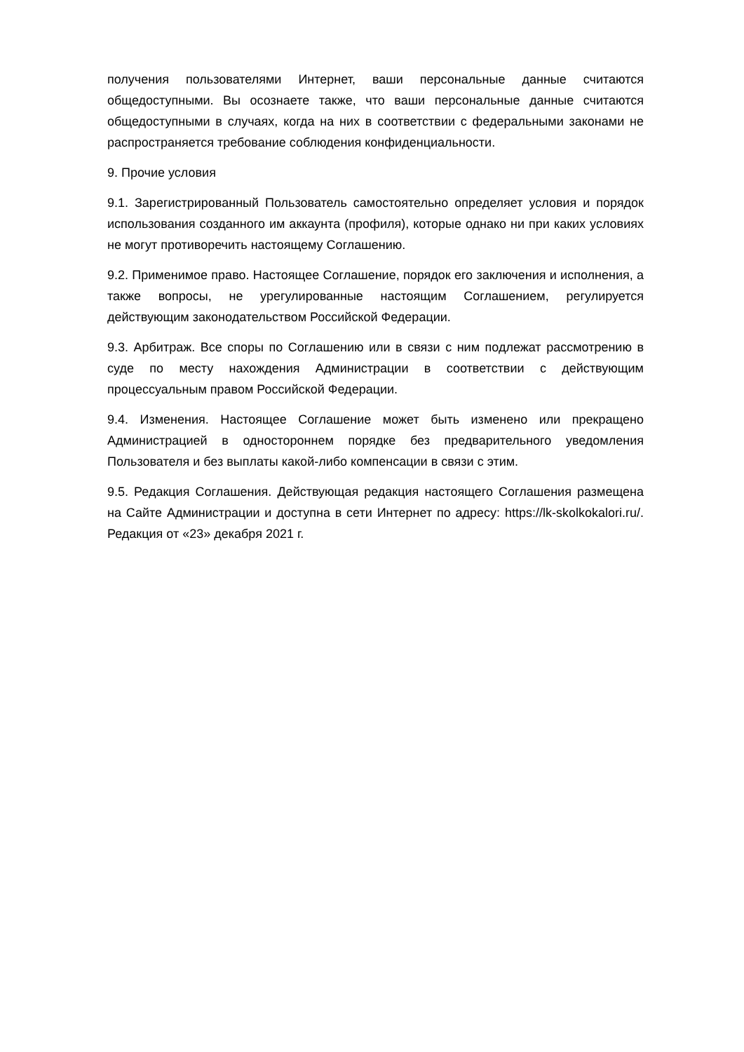получения пользователями Интернет, ваши персональные данные считаются общедоступными. Вы осознаете также, что ваши персональные данные считаются общедоступными в случаях, когда на них в соответствии с федеральными законами не распространяется требование соблюдения конфиденциальности.
9. Прочие условия
9.1. Зарегистрированный Пользователь самостоятельно определяет условия и порядок использования созданного им аккаунта (профиля), которые однако ни при каких условиях не могут противоречить настоящему Соглашению.
9.2. Применимое право. Настоящее Соглашение, порядок его заключения и исполнения, а также вопросы, не урегулированные настоящим Соглашением, регулируется действующим законодательством Российской Федерации.
9.3. Арбитраж. Все споры по Соглашению или в связи с ним подлежат рассмотрению в суде по месту нахождения Администрации в соответствии с действующим процессуальным правом Российской Федерации.
9.4. Изменения. Настоящее Соглашение может быть изменено или прекращено Администрацией в одностороннем порядке без предварительного уведомления Пользователя и без выплаты какой-либо компенсации в связи с этим.
9.5. Редакция Соглашения. Действующая редакция настоящего Соглашения размещена на Сайте Администрации и доступна в сети Интернет по адресу: https://lk-skolkokalori.ru/. Редакция от «23» декабря 2021 г.